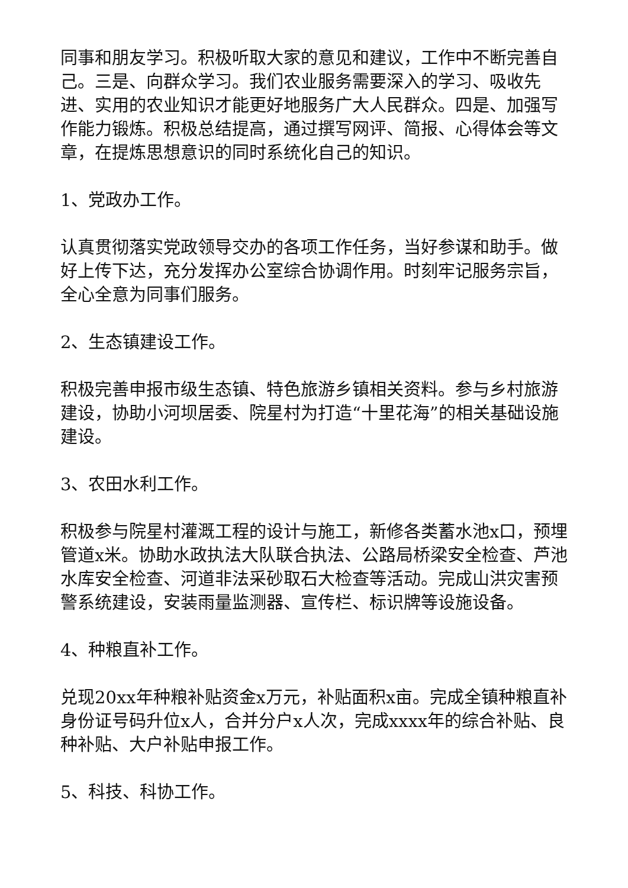同事和朋友学习。积极听取大家的意见和建议，工作中不断完善自己。三是、向群众学习。我们农业服务需要深入的学习、吸收先进、实用的农业知识才能更好地服务广大人民群众。四是、加强写作能力锻炼。积极总结提高，通过撰写网评、简报、心得体会等文章，在提炼思想意识的同时系统化自己的知识。
1、党政办工作。
认真贯彻落实党政领导交办的各项工作任务，当好参谋和助手。做好上传下达，充分发挥办公室综合协调作用。时刻牢记服务宗旨，全心全意为同事们服务。
2、生态镇建设工作。
积极完善申报市级生态镇、特色旅游乡镇相关资料。参与乡村旅游建设，协助小河坝居委、院星村为打造“十里花海”的相关基础设施建设。
3、农田水利工作。
积极参与院星村灌溉工程的设计与施工，新修各类蓄水池x口，预埋管道x米。协助水政执法大队联合执法、公路局桥梁安全检查、芦池水库安全检查、河道非法采砂取石大检查等活动。完成山洪灾害预警系统建设，安装雨量监测器、宣传栏、标识牌等设施设备。
4、种粮直补工作。
兑现20xx年种粮补贴资金x万元，补贴面积x亩。完成全镇种粮直补身份证号码升位x人，合并分户x人次，完成xxxx年的综合补贴、良种补贴、大户补贴申报工作。
5、科技、科协工作。